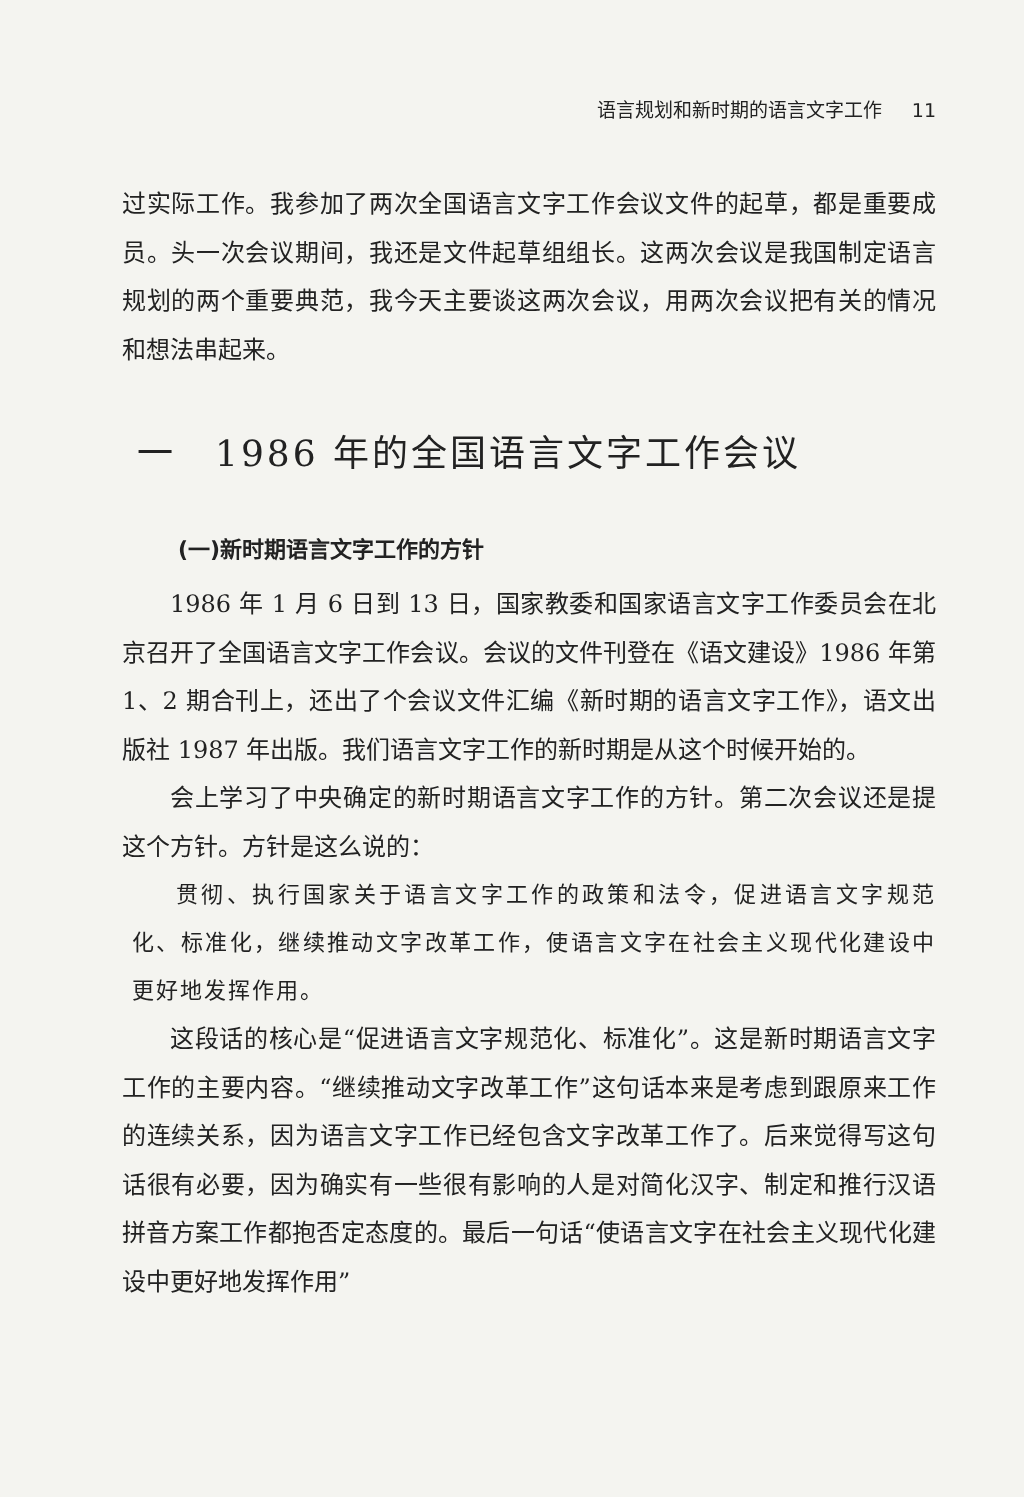语言规划和新时期的语言文字工作 11
过实际工作。我参加了两次全国语言文字工作会议文件的起草，都是重要成员。头一次会议期间，我还是文件起草组组长。这两次会议是我国制定语言规划的两个重要典范，我今天主要谈这两次会议，用两次会议把有关的情况和想法串起来。
一　1986 年的全国语言文字工作会议
(一)新时期语言文字工作的方针
1986 年 1 月 6 日到 13 日，国家教委和国家语言文字工作委员会在北京召开了全国语言文字工作会议。会议的文件刊登在《语文建设》1986 年第 1、2 期合刊上，还出了个会议文件汇编《新时期的语言文字工作》，语文出版社 1987 年出版。我们语言文字工作的新时期是从这个时候开始的。
会上学习了中央确定的新时期语言文字工作的方针。第二次会议还是提这个方针。方针是这么说的：
贯彻、执行国家关于语言文字工作的政策和法令，促进语言文字规范化、标准化，继续推动文字改革工作，使语言文字在社会主义现代化建设中更好地发挥作用。
这段话的核心是“促进语言文字规范化、标准化”。这是新时期语言文字工作的主要内容。“继续推动文字改革工作”这句话本来是考虑到跟原来工作的连续关系，因为语言文字工作已经包含文字改革工作了。后来觉得写这句话很有必要，因为确实有一些很有影响的人是对简化汉字、制定和推行汉语拼音方案工作都抱否定态度的。最后一句话“使语言文字在社会主义现代化建设中更好地发挥作用”